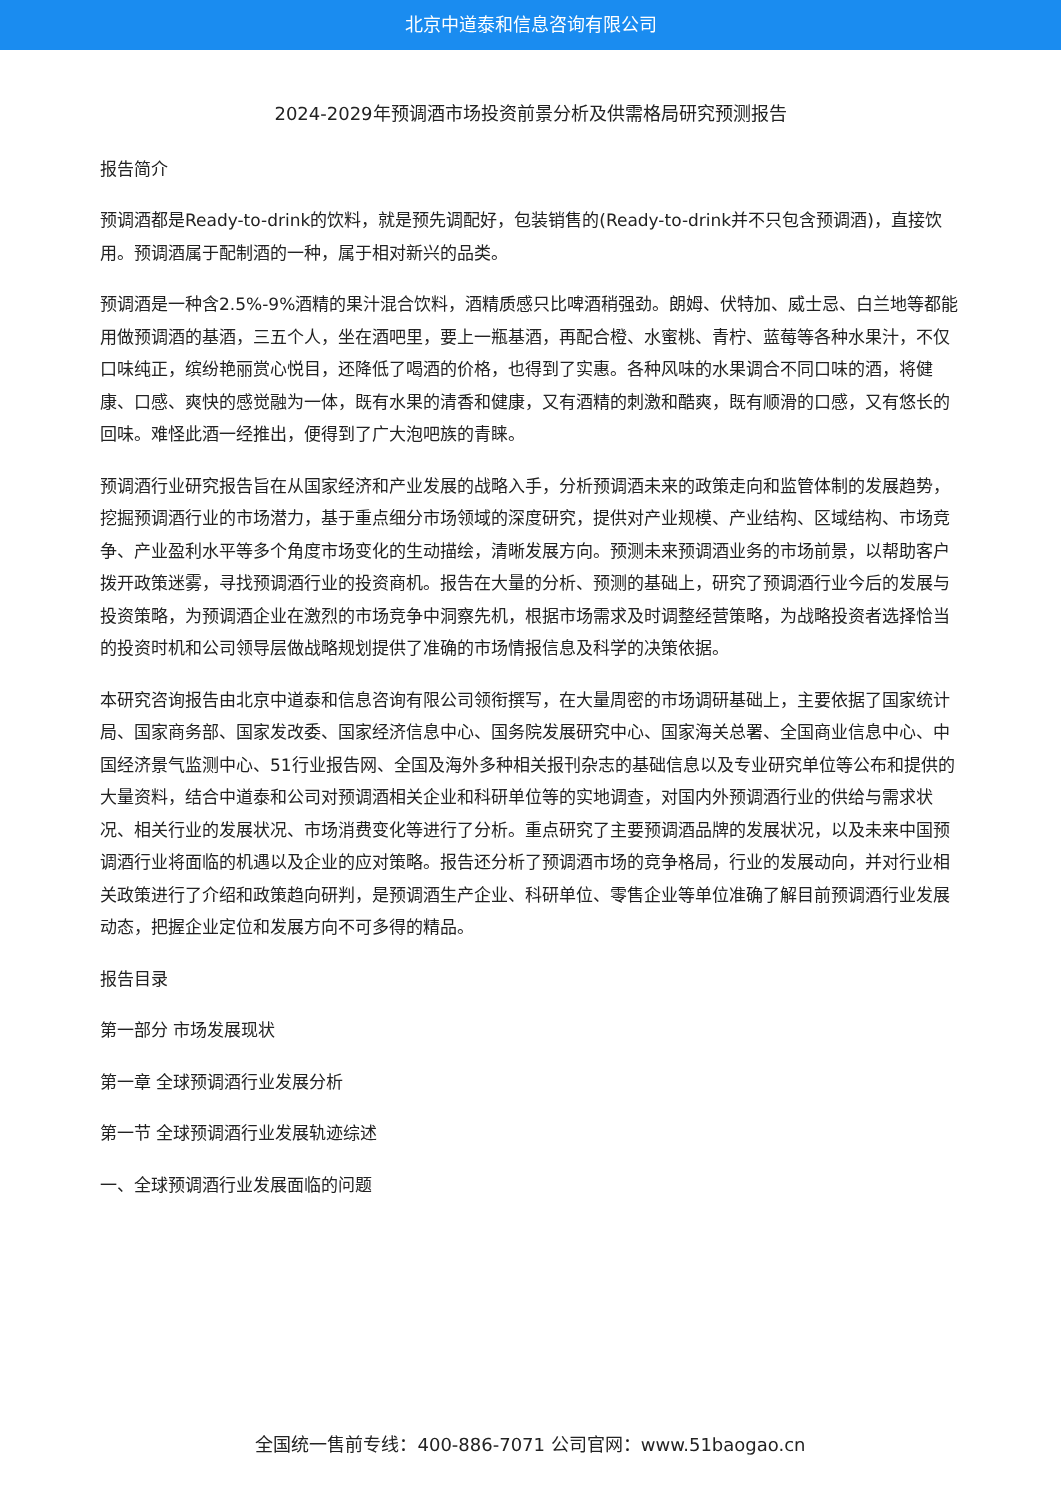北京中道泰和信息咨询有限公司
2024-2029年预调酒市场投资前景分析及供需格局研究预测报告
报告简介
预调酒都是Ready-to-drink的饮料，就是预先调配好，包装销售的(Ready-to-drink并不只包含预调酒)，直接饮用。预调酒属于配制酒的一种，属于相对新兴的品类。
预调酒是一种含2.5%-9%酒精的果汁混合饮料，酒精质感只比啤酒稍强劲。朗姆、伏特加、威士忌、白兰地等都能用做预调酒的基酒，三五个人，坐在酒吧里，要上一瓶基酒，再配合橙、水蜜桃、青柠、蓝莓等各种水果汁，不仅口味纯正，缤纷艳丽赏心悦目，还降低了喝酒的价格，也得到了实惠。各种风味的水果调合不同口味的酒，将健康、口感、爽快的感觉融为一体，既有水果的清香和健康，又有酒精的刺激和酷爽，既有顺滑的口感，又有悠长的回味。难怪此酒一经推出，便得到了广大泡吧族的青睐。
预调酒行业研究报告旨在从国家经济和产业发展的战略入手，分析预调酒未来的政策走向和监管体制的发展趋势，挖掘预调酒行业的市场潜力，基于重点细分市场领域的深度研究，提供对产业规模、产业结构、区域结构、市场竞争、产业盈利水平等多个角度市场变化的生动描绘，清晰发展方向。预测未来预调酒业务的市场前景，以帮助客户拨开政策迷雾，寻找预调酒行业的投资商机。报告在大量的分析、预测的基础上，研究了预调酒行业今后的发展与投资策略，为预调酒企业在激烈的市场竞争中洞察先机，根据市场需求及时调整经营策略，为战略投资者选择恰当的投资时机和公司领导层做战略规划提供了准确的市场情报信息及科学的决策依据。
本研究咨询报告由北京中道泰和信息咨询有限公司领衔撰写，在大量周密的市场调研基础上，主要依据了国家统计局、国家商务部、国家发改委、国家经济信息中心、国务院发展研究中心、国家海关总署、全国商业信息中心、中国经济景气监测中心、51行业报告网、全国及海外多种相关报刊杂志的基础信息以及专业研究单位等公布和提供的大量资料，结合中道泰和公司对预调酒相关企业和科研单位等的实地调查，对国内外预调酒行业的供给与需求状况、相关行业的发展状况、市场消费变化等进行了分析。重点研究了主要预调酒品牌的发展状况，以及未来中国预调酒行业将面临的机遇以及企业的应对策略。报告还分析了预调酒市场的竞争格局，行业的发展动向，并对行业相关政策进行了介绍和政策趋向研判，是预调酒生产企业、科研单位、零售企业等单位准确了解目前预调酒行业发展动态，把握企业定位和发展方向不可多得的精品。
报告目录
第一部分 市场发展现状
第一章 全球预调酒行业发展分析
第一节 全球预调酒行业发展轨迹综述
一、全球预调酒行业发展面临的问题
全国统一售前专线：400-886-7071 公司官网：www.51baogao.cn